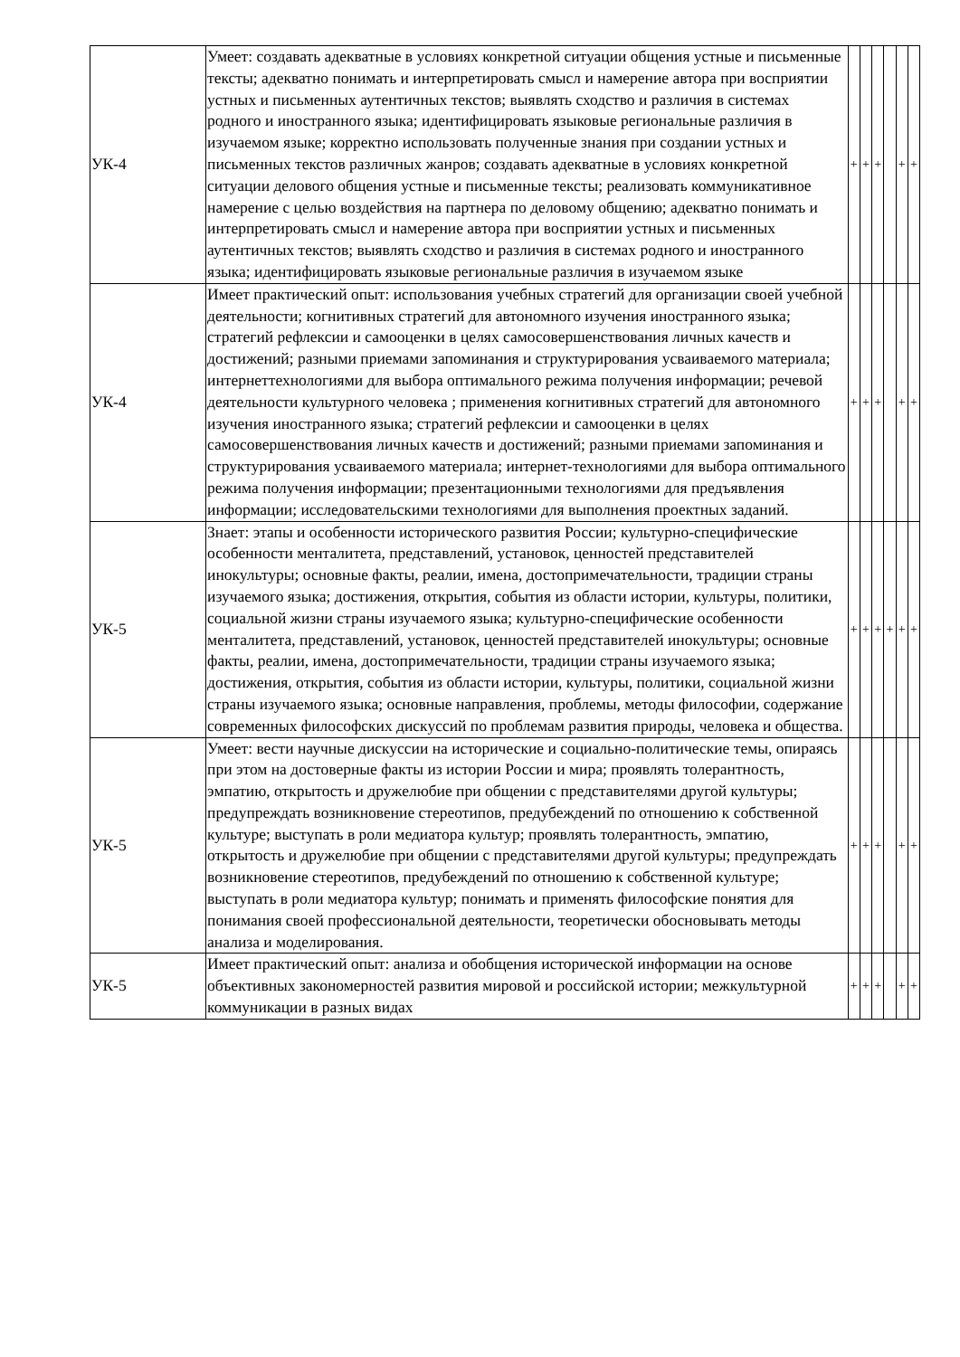| УК-4 | Умеет: создавать адекватные в условиях конкретной ситуации общения устные и письменные тексты; адекватно понимать и интерпретировать смысл и намерение автора при восприятии устных и письменных аутентичных текстов; выявлять сходство и различия в системах родного и иностранного языка; идентифицировать языковые региональные различия в изучаемом языке; корректно использовать полученные знания при создании устных и письменных текстов различных жанров; создавать адекватные в условиях конкретной ситуации делового общения устные и письменные тексты; реализовать коммуникативное намерение с целью воздействия на партнера по деловому общению; адекватно понимать и интерпретировать смысл и намерение автора при восприятии устных и письменных аутентичных текстов; выявлять сходство и различия в системах родного и иностранного языка; идентифицировать языковые региональные различия в изучаемом языке | + | + | + | | + | + |
| УК-4 | Имеет практический опыт: использования учебных стратегий для организации своей учебной деятельности; когнитивных стратегий для автономного изучения иностранного языка; стратегий рефлексии и самооценки в целях самосовершенствования личных качеств и достижений; разными приемами запоминания и структурирования усваиваемого материала; интернеттехнологиями для выбора оптимального режима получения информации; речевой деятельности культурного человека ; применения когнитивных стратегий для автономного изучения иностранного языка; стратегий рефлексии и самооценки в целях самосовершенствования личных качеств и достижений; разными приемами запоминания и структурирования усваиваемого материала; интернет-технологиями для выбора оптимального режима получения информации; презентационными технологиями для предъявления информации; исследовательскими технологиями для выполнения проектных заданий. | + | + | + | | + | + |
| УК-5 | Знает: этапы и особенности исторического развития России; культурно-специфические особенности менталитета, представлений, установок, ценностей представителей инокультуры; основные факты, реалии, имена, достопримечательности, традиции страны изучаемого языка; достижения, открытия, события из области истории, культуры, политики, социальной жизни страны изучаемого языка; культурно-специфические особенности менталитета, представлений, установок, ценностей представителей инокультуры; основные факты, реалии, имена, достопримечательности, традиции страны изучаемого языка; достижения, открытия, события из области истории, культуры, политики, социальной жизни страны изучаемого языка; основные направления, проблемы, методы философии, содержание современных философских дискуссий по проблемам развития природы, человека и общества. | + | + | + | + | + | + |
| УК-5 | Умеет: вести научные дискуссии на исторические и социально-политические темы, опираясь при этом на достоверные факты из истории России и мира; проявлять толерантность, эмпатию, открытость и дружелюбие при общении с представителями другой культуры; предупреждать возникновение стереотипов, предубеждений по отношению к собственной культуре; выступать в роли медиатора культур; проявлять толерантность, эмпатию, открытость и дружелюбие при общении с представителями другой культуры; предупреждать возникновение стереотипов, предубеждений по отношению к собственной культуре; выступать в роли медиатора культур; понимать и применять философские понятия для понимания своей профессиональной деятельности, теоретически обосновывать методы анализа и моделирования. | + | + | + | | + | + |
| УК-5 | Имеет практический опыт: анализа и обобщения исторической информации на основе объективных закономерностей развития мировой и российской истории; межкультурной коммуникации в разных видах | + | + | + | | + | + |